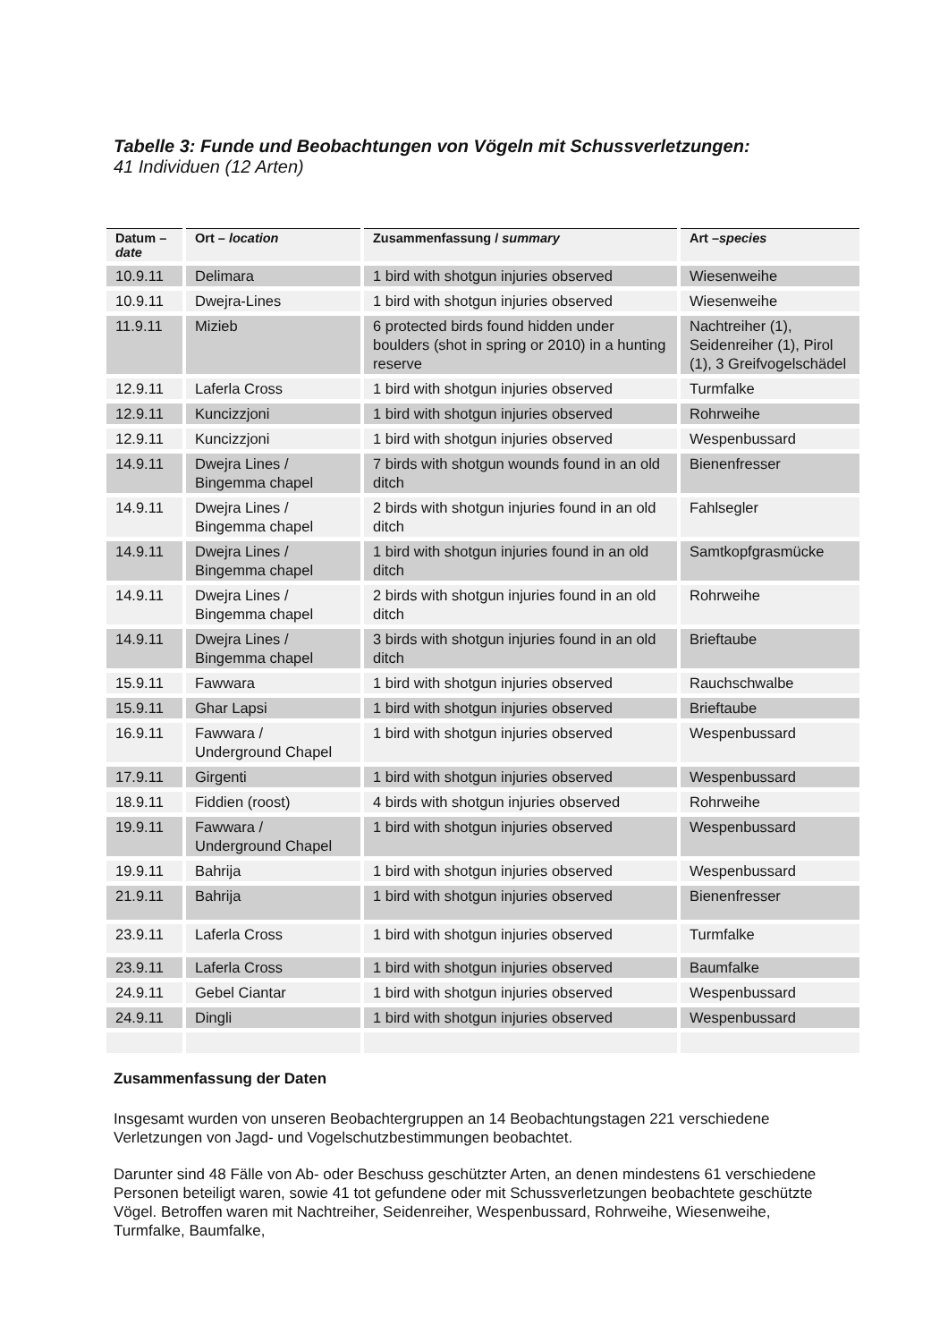Tabelle 3: Funde und Beobachtungen von Vögeln mit Schussverletzungen:
41 Individuen (12 Arten)
| Datum – date | Ort – location | Zusammenfassung / summary | Art – species |
| --- | --- | --- | --- |
| 10.9.11 | Delimara | 1 bird with shotgun injuries observed | Wiesenweihe |
| 10.9.11 | Dwejra-Lines | 1 bird with shotgun injuries observed | Wiesenweihe |
| 11.9.11 | Mizieb | 6 protected birds found hidden under boulders (shot in spring or 2010) in a hunting reserve | Nachtreiher (1), Seidenreiher (1), Pirol (1), 3 Greifvogelschädel |
| 12.9.11 | Laferla Cross | 1 bird with shotgun injuries observed | Turmfalke |
| 12.9.11 | Kuncizzjoni | 1 bird with shotgun injuries observed | Rohrweihe |
| 12.9.11 | Kuncizzjoni | 1 bird with shotgun injuries observed | Wespenbussard |
| 14.9.11 | Dwejra Lines / Bingemma chapel | 7 birds with shotgun wounds found in an old ditch | Bienenfresser |
| 14.9.11 | Dwejra Lines / Bingemma chapel | 2 birds with shotgun injuries found in an old ditch | Fahlsegler |
| 14.9.11 | Dwejra Lines / Bingemma chapel | 1 bird with shotgun injuries found in an old ditch | Samtkopfgrasmücke |
| 14.9.11 | Dwejra Lines / Bingemma chapel | 2 birds with shotgun injuries found in an old ditch | Rohrweihe |
| 14.9.11 | Dwejra Lines / Bingemma chapel | 3 birds with shotgun injuries found in an old ditch | Brieftaube |
| 15.9.11 | Fawwara | 1 bird with shotgun injuries observed | Rauchschwalbe |
| 15.9.11 | Ghar Lapsi | 1 bird with shotgun injuries observed | Brieftaube |
| 16.9.11 | Fawwara / Underground Chapel | 1 bird with shotgun injuries observed | Wespenbussard |
| 17.9.11 | Girgenti | 1 bird with shotgun injuries observed | Wespenbussard |
| 18.9.11 | Fiddien (roost) | 4 birds with shotgun injuries observed | Rohrweihe |
| 19.9.11 | Fawwara / Underground Chapel | 1 bird with shotgun injuries observed | Wespenbussard |
| 19.9.11 | Bahrija | 1 bird with shotgun injuries observed | Wespenbussard |
| 21.9.11 | Bahrija | 1 bird with shotgun injuries observed | Bienenfresser |
| 23.9.11 | Laferla Cross | 1 bird with shotgun injuries observed | Turmfalke |
| 23.9.11 | Laferla Cross | 1 bird with shotgun injuries observed | Baumfalke |
| 24.9.11 | Gebel Ciantar | 1 bird with shotgun injuries observed | Wespenbussard |
| 24.9.11 | Dingli | 1 bird with shotgun injuries observed | Wespenbussard |
Zusammenfassung der Daten
Insgesamt wurden von unseren Beobachtergruppen an 14 Beobachtungstagen 221 verschiedene Verletzungen von Jagd- und Vogelschutzbestimmungen beobachtet.
Darunter sind 48 Fälle von Ab- oder Beschuss geschützter Arten, an denen mindestens 61 verschiedene Personen beteiligt waren, sowie 41 tot gefundene oder mit Schussverletzungen beobachtete geschützte Vögel. Betroffen waren mit Nachtreiher, Seidenreiher, Wespenbussard, Rohrweihe, Wiesenweihe, Turmfalke, Baumfalke,